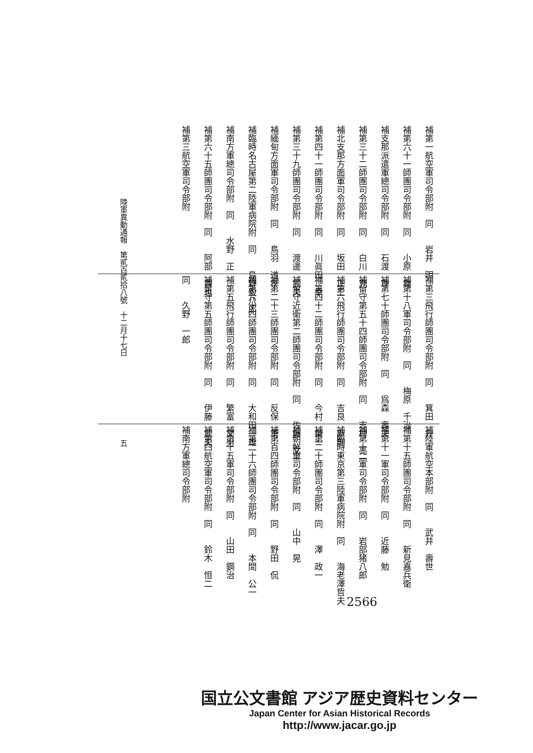補第一航空軍司令部附　同　　岩井　明
補第六十一師團司令部附　同　　小原　堯
補支那派遣軍總司令部附　同　　石渡　尊
補第三十二師團司令部附　同　　白川　充
補北支那方面軍司令部附　同　　坂田　正三
補第四十一師團司令部附　同　　川眞田　幸
補第三十九師團司令部附　同　　渡邊　武夫
補緬甸方面軍司令部附　同　　鳥羽　道孝
補臨時名古屋第二陸軍病院附　同　　島野毅八郎
補南方軍總司令部附　同　　水野　正
補第六十五師團司令部附　同　　阿部　香也
補第三航空軍司令部附
補第三飛行師團司令部附　同　　箕田　升
補第十八軍司令部附　同　　梅原　千治
補第七十師團司令部附　同　　爲森　壽夫
補留守第五十四師團司令部附　同　　志村　亮一
補第六飛行師團司令部附　同　　吉良　直則
補第四十二師團司令部附　同　　今村　榮一
補留守近衞第二師團司令部附　同　　佐藤　文一
補第二十三師團司令部附　同　　反保　勇
補第六十四師團司令部附　同　　大和田一雄
補第五飛行師團司令部附　同　　繁富　文男
補留守第五師團司令部附　同　　伊藤　武夫
同　　久野　一郎
補陸軍航空本部附　同　　武井　壽世
補第十五師團司令部附　同　　新見嘉兵衛
補第十一軍司令部附　同　　近藤　勉
補第十二軍司令部附　同　　岩部猪八郎
補臨時東京第三陸軍病院附　同　　海老澤哲夫
補第二十師團司令部附　同　　澤　政一
補朝鮮軍司令部附　同　　山中　晃
補第百四師團司令部附　同　　野田　侃
補第二十六師團司令部附　同　　本間　公一
補第十五軍司令部附　同　　山田　鋼治
補第四航空軍司令部附　同　　鈴木　恒二
補南方軍總司令部附
陸軍異動通報　第貳百貳拾八號　十二月十七日　　　　　　　　　　　五
2566
国立公文書館 アジア歴史資料センター
Japan Center for Asian Historical Records
http://www.jacar.go.jp